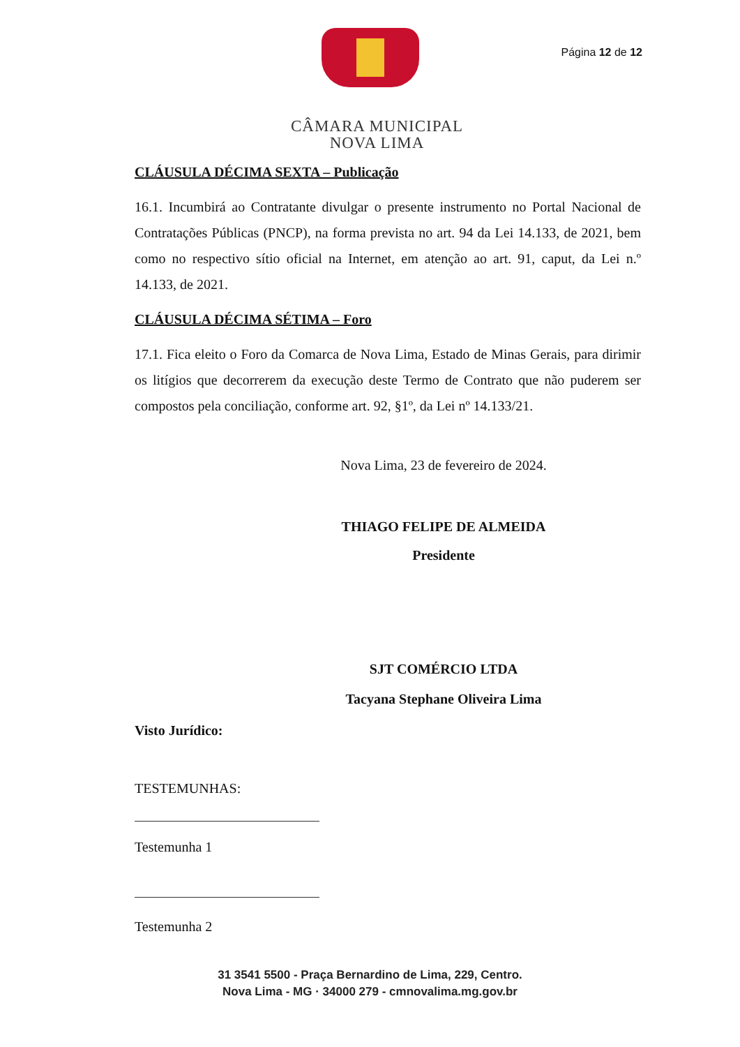CÂMARA MUNICIPAL
NOVA LIMA
Página 12 de 12
CLÁUSULA DÉCIMA SEXTA – Publicação
16.1. Incumbirá ao Contratante divulgar o presente instrumento no Portal Nacional de Contratações Públicas (PNCP), na forma prevista no art. 94 da Lei 14.133, de 2021, bem como no respectivo sítio oficial na Internet, em atenção ao art. 91, caput, da Lei n.º 14.133, de 2021.
CLÁUSULA DÉCIMA SÉTIMA – Foro
17.1. Fica eleito o Foro da Comarca de Nova Lima, Estado de Minas Gerais, para dirimir os litígios que decorrerem da execução deste Termo de Contrato que não puderem ser compostos pela conciliação, conforme art. 92, §1º, da Lei nº 14.133/21.
Nova Lima, 23 de fevereiro de 2024.
THIAGO FELIPE DE ALMEIDA
Presidente
SJT COMÉRCIO LTDA
Tacyana Stephane Oliveira Lima
Visto Jurídico:
TESTEMUNHAS:
Testemunha 1
Testemunha 2
31 3541 5500 - Praça Bernardino de Lima, 229, Centro.
Nova Lima - MG · 34000 279 - cmnovalima.mg.gov.br